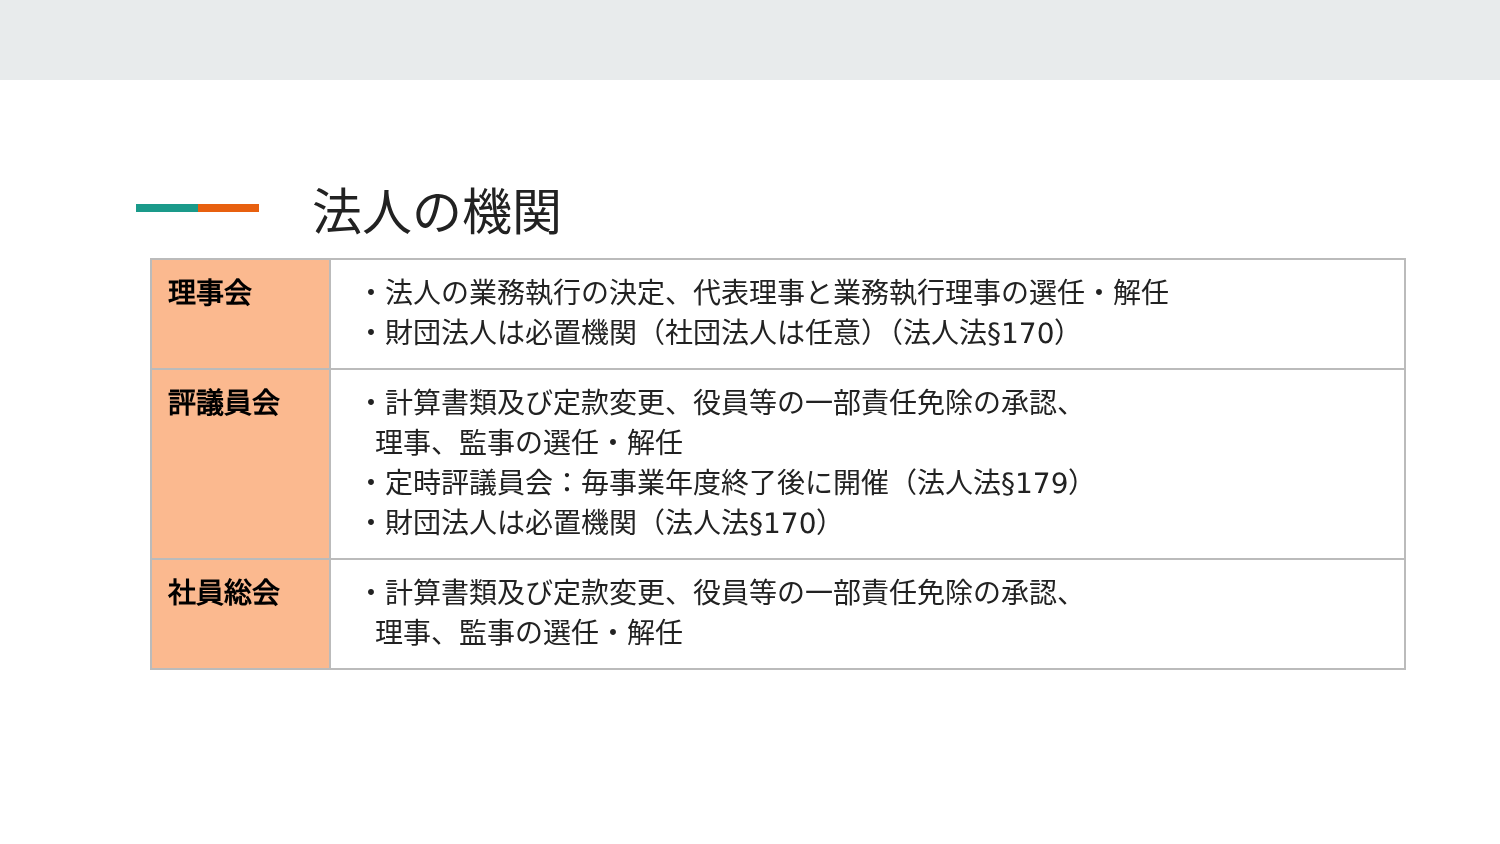法人の機関
| 理事会 | ・法人の業務執行の決定、代表理事と業務執行理事の選任・解任 ・財団法人は必置機関（社団法人は任意）（法人法§170） |
| 評議員会 | ・計算書類及び定款変更、役員等の一部責任免除の承認、 理事、監事の選任・解任 ・定時評議員会：毎事業年度終了後に開催（法人法§179） ・財団法人は必置機関（法人法§170） |
| 社員総会 | ・計算書類及び定款変更、役員等の一部責任免除の承認、 理事、監事の選任・解任 |